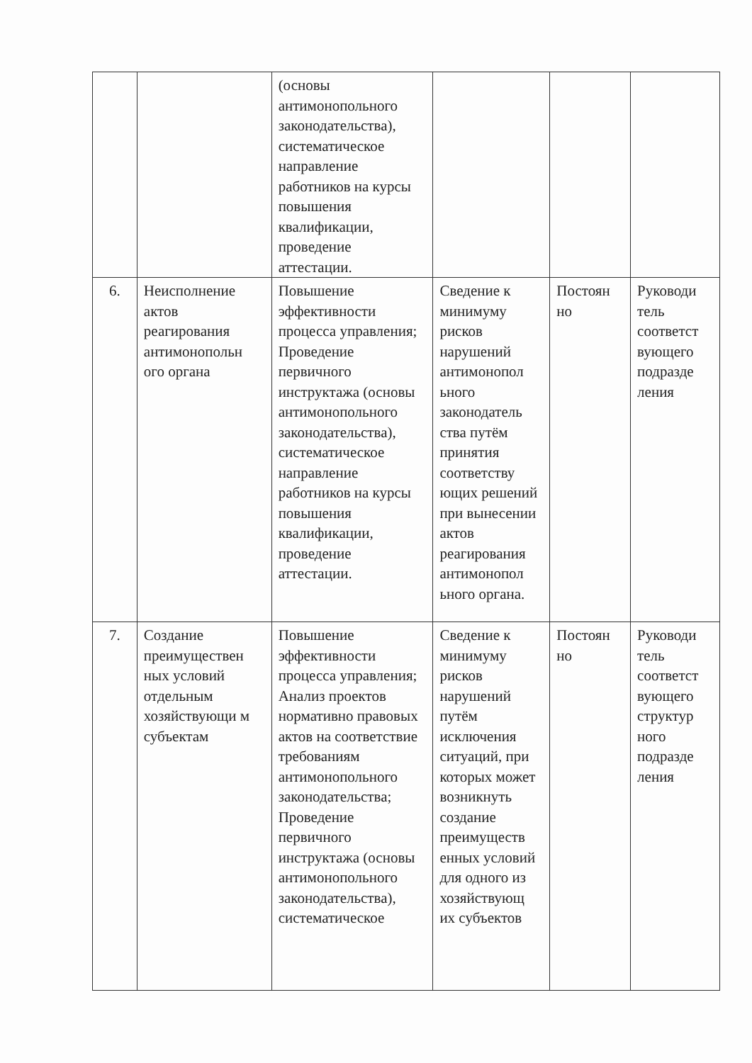| | | (основы антимонопольного законодательства), систематическое направление работников на курсы повышения квалификации, проведение аттестации. | | | |
| 6. | Неисполнение актов реагирования антимонопольн ого органа | Повышение эффективности процесса управления; Проведение первичного инструктажа (основы антимонопольного законодательства), систематическое направление работников на курсы повышения квалификации, проведение аттестации. | Сведение к минимуму рисков нарушений антимонопол ьного законодатель ства путём принятия соответству ющих решений при вынесении актов реагирования антимонопол ьного органа. | Постоян но | Руководи тель соответст вующего подразде ления |
| 7. | Создание преимуществен ных условий отдельным хозяйствующи м субъектам | Повышение эффективности процесса управления; Анализ проектов нормативно правовых актов на соответствие требованиям антимонопольного законодательства; Проведение первичного инструктажа (основы антимонопольного законодательства), систематическое | Сведение к минимуму рисков нарушений путём исключения ситуаций, при которых может возникнуть создание преимуществ енных условий для одного из хозяйствующ их субъектов | Постоян но | Руководи тель соответст вующего структур ного подразде ления |